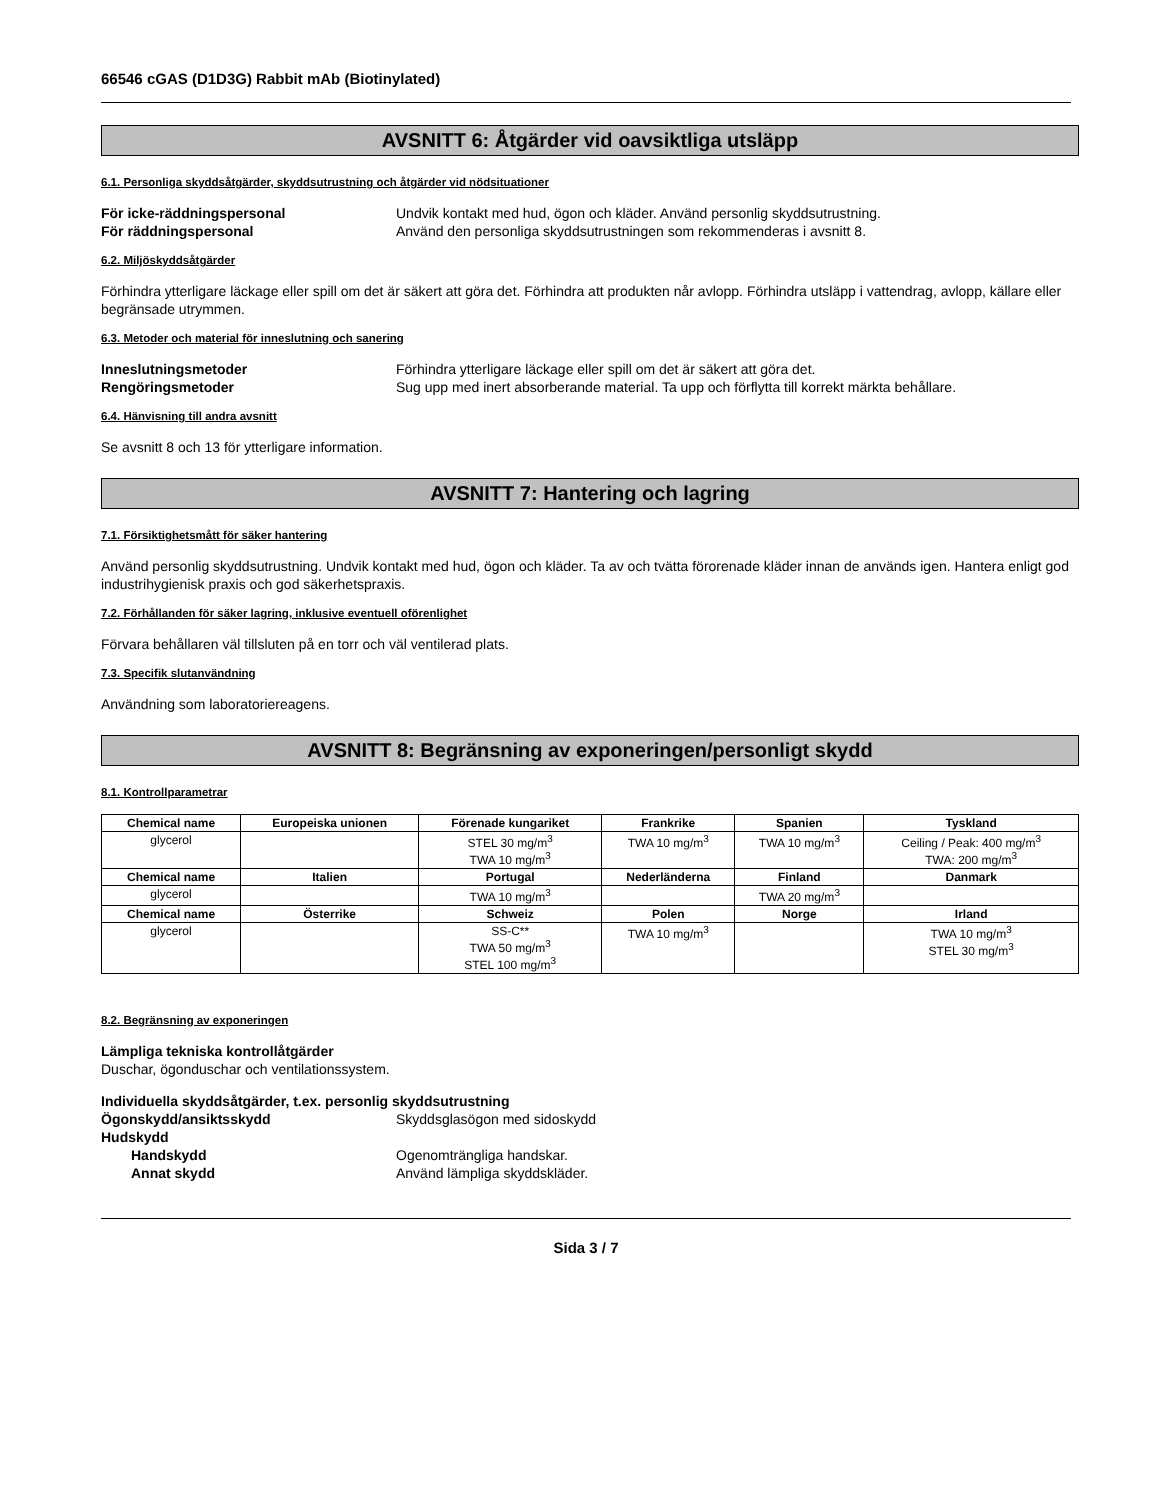66546 cGAS (D1D3G) Rabbit mAb (Biotinylated)
AVSNITT 6: Åtgärder vid oavsiktliga utsläpp
6.1. Personliga skyddsåtgärder, skyddsutrustning och åtgärder vid nödsituationer
För icke-räddningspersonal Undvik kontakt med hud, ögon och kläder. Använd personlig skyddsutrustning.
För räddningspersonal Använd den personliga skyddsutrustningen som rekommenderas i avsnitt 8.
6.2. Miljöskyddsåtgärder
Förhindra ytterligare läckage eller spill om det är säkert att göra det. Förhindra att produkten når avlopp. Förhindra utsläpp i vattendrag, avlopp, källare eller begränsade utrymmen.
6.3. Metoder och material för inneslutning och sanering
Inneslutningsmetoder Förhindra ytterligare läckage eller spill om det är säkert att göra det.
Rengöringsmetoder Sug upp med inert absorberande material. Ta upp och förflytta till korrekt märkta behållare.
6.4. Hänvisning till andra avsnitt
Se avsnitt 8 och 13 för ytterligare information.
AVSNITT 7: Hantering och lagring
7.1. Försiktighetsmått för säker hantering
Använd personlig skyddsutrustning. Undvik kontakt med hud, ögon och kläder. Ta av och tvätta förorenade kläder innan de används igen. Hantera enligt god industrihygienisk praxis och god säkerhetspraxis.
7.2. Förhållanden för säker lagring, inklusive eventuell oförenlighet
Förvara behållaren väl tillsluten på en torr och väl ventilerad plats.
7.3. Specifik slutanvändning
Användning som laboratoriereagens.
AVSNITT 8: Begränsning av exponeringen/personligt skydd
8.1. Kontrollparametrar
| Chemical name | Europeiska unionen | Förenade kungariket | Frankrike | Spanien | Tyskland |
| --- | --- | --- | --- | --- | --- |
| glycerol | | STEL 30 mg/m<sup>3</sup> TWA 10 mg/m<sup>3</sup> | TWA 10 mg/m<sup>3</sup> | TWA 10 mg/m<sup>3</sup> | Ceiling / Peak: 400 mg/m<sup>3</sup> TWA: 200 mg/m<sup>3</sup> |
| Chemical name | Italien | Portugal | Nederländerna | Finland | Danmark |
| glycerol | | TWA 10 mg/m<sup>3</sup> | | TWA 20 mg/m<sup>3</sup> | |
| Chemical name | Österrike | Schweiz | Polen | Norge | Irland |
| glycerol | | SS-C** TWA 50 mg/m<sup>3</sup> STEL 100 mg/m<sup>3</sup> | TWA 10 mg/m<sup>3</sup> | | TWA 10 mg/m<sup>3</sup> STEL 30 mg/m<sup>3</sup> |
8.2. Begränsning av exponeringen
Lämpliga tekniska kontrollåtgärder
Duschar, ögonduschar och ventilationssystem.
Individuella skyddsåtgärder, t.ex. personlig skyddsutrustning
Ögonskydd/ansiktsskydd Skyddsglasögon med sidoskydd
Hudskydd
Handskydd Ogenomträngliga handskar.
Annat skydd Använd lämpliga skyddskläder.
Sida 3 / 7